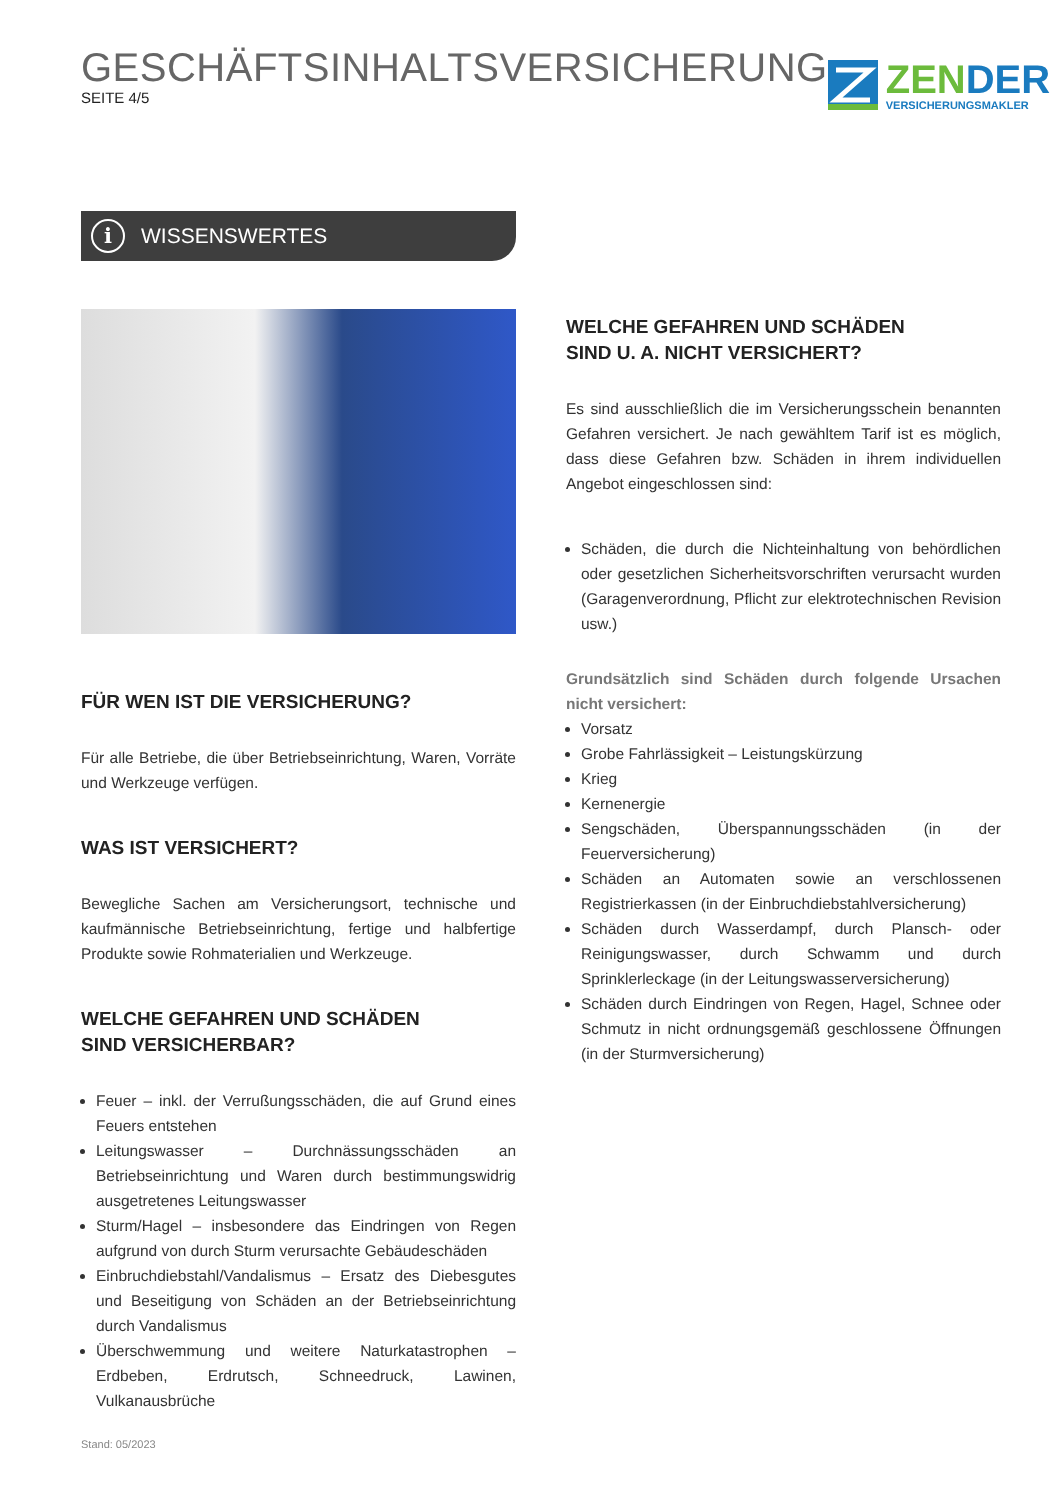GESCHÄFTSINHALTSVERSICHERUNG
SEITE 4/5
ZENDER
VERSICHERUNGSMAKLER
i
WISSENSWERTES
FÜR WEN IST DIE VERSICHERUNG?
Für alle Betriebe, die über Betriebseinrichtung, Waren, Vorräte und Werkzeuge verfügen.
WAS IST VERSICHERT?
Bewegliche Sachen am Versicherungsort, technische und kaufmännische Betriebseinrichtung, fertige und halbfertige Produkte sowie Rohmaterialien und Werkzeuge.
WELCHE GEFAHREN UND SCHÄDEN
SIND VERSICHERBAR?
Feuer – inkl. der Verrußungsschäden, die auf Grund eines Feuers entstehen
Leitungswasser – Durchnässungsschäden an Betriebseinrichtung und Waren durch bestimmungswidrig ausgetretenes Leitungswasser
Sturm/Hagel – insbesondere das Eindringen von Regen aufgrund von durch Sturm verursachte Gebäudeschäden
Einbruchdiebstahl/Vandalismus – Ersatz des Diebesgutes und Beseitigung von Schäden an der Betriebseinrichtung durch Vandalismus
Überschwemmung und weitere Naturkatastrophen – Erdbeben, Erdrutsch, Schneedruck, Lawinen, Vulkanausbrüche
WELCHE GEFAHREN UND SCHÄDEN
SIND U. A. NICHT VERSICHERT?
Es sind ausschließlich die im Versicherungsschein benannten Gefahren versichert. Je nach gewähltem Tarif ist es möglich, dass diese Gefahren bzw. Schäden in ihrem individuellen Angebot eingeschlossen sind:
Schäden, die durch die Nichteinhaltung von behördlichen oder gesetzlichen Sicherheitsvorschriften verursacht wurden (Garagenverordnung, Pflicht zur elektrotechnischen Revision usw.)
Grundsätzlich sind Schäden durch folgende Ursachen nicht versichert:
Vorsatz
Grobe Fahrlässigkeit – Leistungskürzung
Krieg
Kernenergie
Sengschäden, Überspannungsschäden (in der Feuerversicherung)
Schäden an Automaten sowie an verschlossenen Registrierkassen (in der Einbruchdiebstahlversicherung)
Schäden durch Wasserdampf, durch Plansch- oder Reinigungswasser, durch Schwamm und durch Sprinklerleckage (in der Leitungswasserversicherung)
Schäden durch Eindringen von Regen, Hagel, Schnee oder Schmutz in nicht ordnungsgemäß geschlossene Öffnungen (in der Sturmversicherung)
Stand: 05/2023